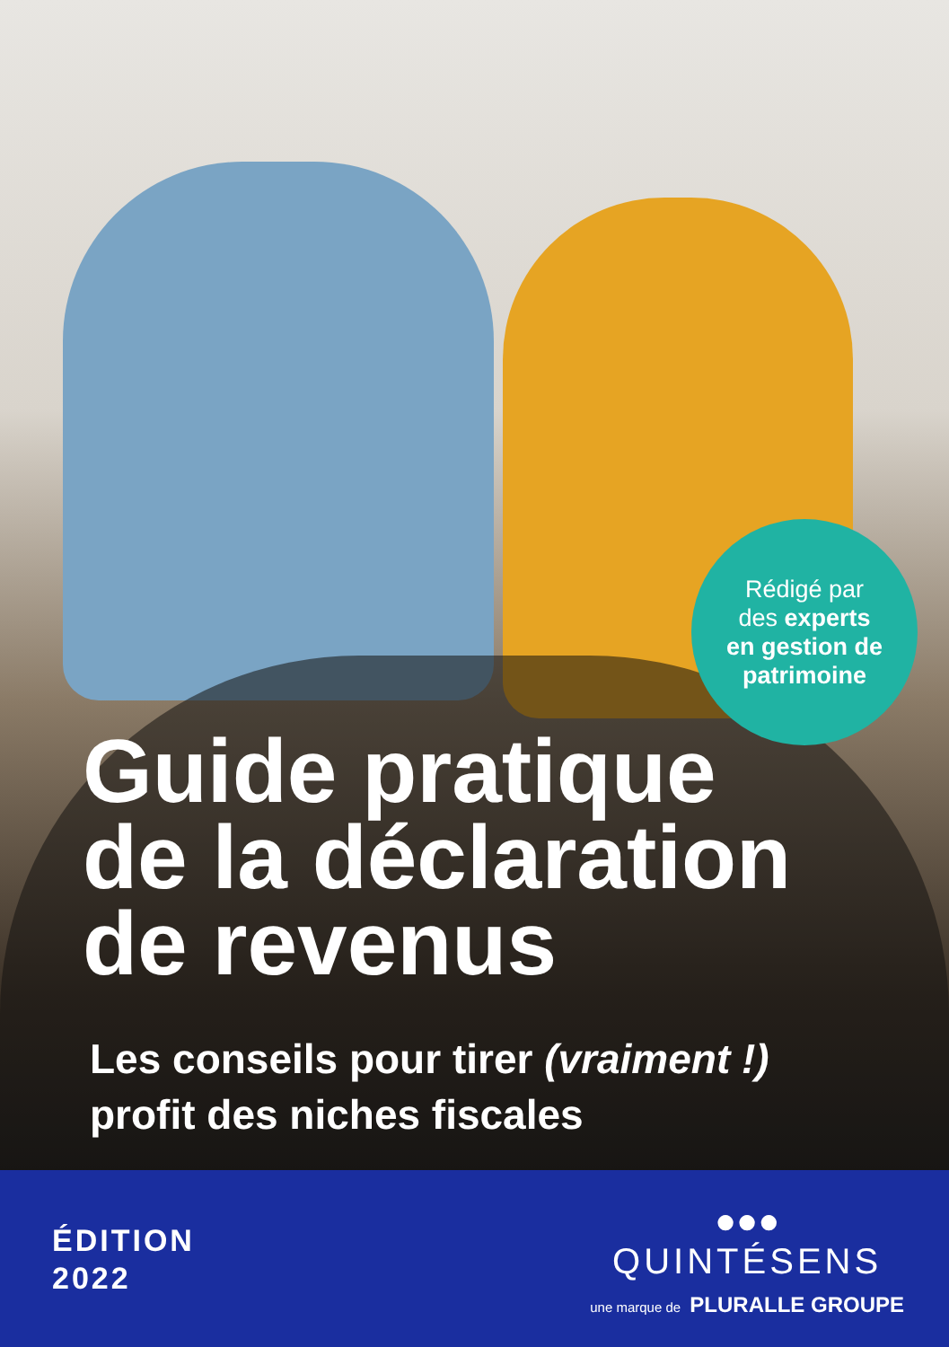Rédigé par
des experts
en gestion de
patrimoine
Guide pratique
de la déclaration
de revenus
Les conseils pour tirer (vraiment !)
profit des niches fiscales
ÉDITION
2022
●●●
QUINTÉSENS
une marque de PLURALLE GROUPE